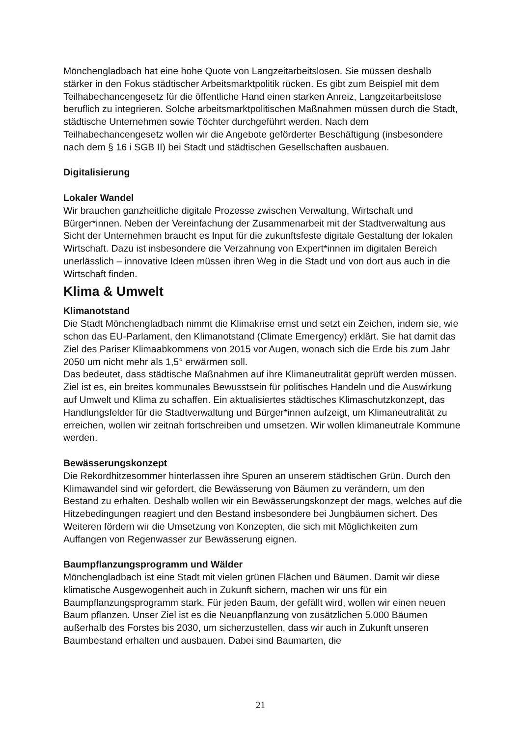Mönchengladbach hat eine hohe Quote von Langzeitarbeitslosen. Sie müssen deshalb stärker in den Fokus städtischer Arbeitsmarktpolitik rücken. Es gibt zum Beispiel mit dem Teilhabechancengesetz für die öffentliche Hand einen starken Anreiz, Langzeitarbeitslose beruflich zu integrieren. Solche arbeitsmarktpolitischen Maßnahmen müssen durch die Stadt, städtische Unternehmen sowie Töchter durchgeführt werden. Nach dem Teilhabechancengesetz wollen wir die Angebote geförderter Beschäftigung (insbesondere nach dem § 16 i SGB II) bei Stadt und städtischen Gesellschaften ausbauen.
Digitalisierung
Lokaler Wandel
Wir brauchen ganzheitliche digitale Prozesse zwischen Verwaltung, Wirtschaft und Bürger*innen. Neben der Vereinfachung der Zusammenarbeit mit der Stadtverwaltung aus Sicht der Unternehmen braucht es Input für die zukunftsfeste digitale Gestaltung der lokalen Wirtschaft. Dazu ist insbesondere die Verzahnung von Expert*innen im digitalen Bereich unerlässlich – innovative Ideen müssen ihren Weg in die Stadt und von dort aus auch in die Wirtschaft finden.
Klima & Umwelt
Klimanotstand
Die Stadt Mönchengladbach nimmt die Klimakrise ernst und setzt ein Zeichen, indem sie, wie schon das EU-Parlament, den Klimanotstand (Climate Emergency) erklärt. Sie hat damit das Ziel des Pariser Klimaabkommens von 2015 vor Augen, wonach sich die Erde bis zum Jahr 2050 um nicht mehr als 1,5° erwärmen soll.
Das bedeutet, dass städtische Maßnahmen auf ihre Klimaneutralität geprüft werden müssen. Ziel ist es, ein breites kommunales Bewusstsein für politisches Handeln und die Auswirkung auf Umwelt und Klima zu schaffen. Ein aktualisiertes städtisches Klimaschutzkonzept, das Handlungsfelder für die Stadtverwaltung und Bürger*innen aufzeigt, um Klimaneutralität zu erreichen, wollen wir zeitnah fortschreiben und umsetzen. Wir wollen klimaneutrale Kommune werden.
Bewässerungskonzept
Die Rekordhitzesommer hinterlassen ihre Spuren an unserem städtischen Grün. Durch den Klimawandel sind wir gefordert, die Bewässerung von Bäumen zu verändern, um den Bestand zu erhalten. Deshalb wollen wir ein Bewässerungskonzept der mags, welches auf die Hitzebedingungen reagiert und den Bestand insbesondere bei Jungbäumen sichert. Des Weiteren fördern wir die Umsetzung von Konzepten, die sich mit Möglichkeiten zum Auffangen von Regenwasser zur Bewässerung eignen.
Baumpflanzungsprogramm und Wälder
Mönchengladbach ist eine Stadt mit vielen grünen Flächen und Bäumen. Damit wir diese klimatische Ausgewogenheit auch in Zukunft sichern, machen wir uns für ein Baumpflanzungsprogramm stark. Für jeden Baum, der gefällt wird, wollen wir einen neuen Baum pflanzen. Unser Ziel ist es die Neuanpflanzung von zusätzlichen 5.000 Bäumen außerhalb des Forstes bis 2030, um sicherzustellen, dass wir auch in Zukunft unseren Baumbestand erhalten und ausbauen. Dabei sind Baumarten, die
21